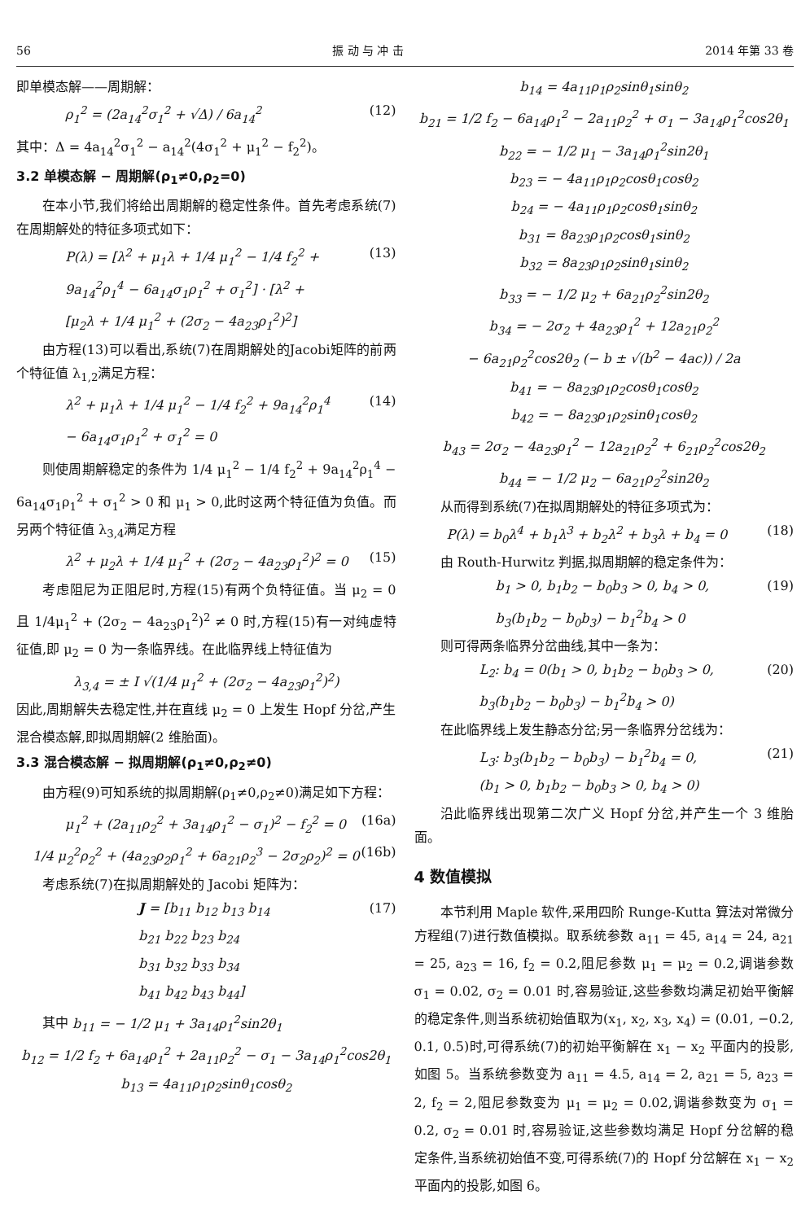56 振 动 与 冲 击 2014 年第 33 卷
即单模态解——周期解：
ρ<sub>1</sub><sup>2</sup> = (2a<sub>14</sub><sup>2</sup>σ<sub>1</sub><sup>2</sup> + √Δ) / 6a<sub>14</sub><sup>2</sup> (12)
其中：Δ = 4a<sub>14</sub><sup>2</sup>σ<sub>1</sub><sup>2</sup> − a<sub>14</sub><sup>2</sup>(4σ<sub>1</sub><sup>2</sup> + μ<sub>1</sub><sup>2</sup> − f<sub>2</sub><sup>2</sup>)。
3.2 单模态解 − 周期解(ρ<sub>1</sub>≠0,ρ<sub>2</sub>=0)
在本小节,我们将给出周期解的稳定性条件。首先考虑系统(7)在周期解处的特征多项式如下：
P(λ) = [λ<sup>2</sup> + μ<sub>1</sub>λ + 1/4 μ<sub>1</sub><sup>2</sup> − 1/4 f<sub>2</sub><sup>2</sup> +
9a<sub>14</sub><sup>2</sup>ρ<sub>1</sub><sup>4</sup> − 6a<sub>14</sub>σ<sub>1</sub>ρ<sub>1</sub><sup>2</sup> + σ<sub>1</sub><sup>2</sup>] · [λ<sup>2</sup> +
[μ<sub>2</sub>λ + 1/4 μ<sub>1</sub><sup>2</sup> + (2σ<sub>2</sub> − 4a<sub>23</sub>ρ<sub>1</sub><sup>2</sup>)<sup>2</sup>] (13)
由方程(13)可以看出,系统(7)在周期解处的Jacobi矩阵的前两个特征值 λ<sub>1,2</sub>满足方程：
λ<sup>2</sup> + μ<sub>1</sub>λ + 1/4 μ<sub>1</sub><sup>2</sup> − 1/4 f<sub>2</sub><sup>2</sup> + 9a<sub>14</sub><sup>2</sup>ρ<sub>1</sub><sup>4</sup>
− 6a<sub>14</sub>σ<sub>1</sub>ρ<sub>1</sub><sup>2</sup> + σ<sub>1</sub><sup>2</sup> = 0 (14)
则使周期解稳定的条件为 1/4 μ<sub>1</sub><sup>2</sup> − 1/4 f<sub>2</sub><sup>2</sup> + 9a<sub>14</sub><sup>2</sup>ρ<sub>1</sub><sup>4</sup> − 6a<sub>14</sub>σ<sub>1</sub>ρ<sub>1</sub><sup>2</sup> + σ<sub>1</sub><sup>2</sup> > 0 和 μ<sub>1</sub> > 0,此时这两个特征值为负值。而另两个特征值 λ<sub>3,4</sub>满足方程
λ<sup>2</sup> + μ<sub>2</sub>λ + 1/4 μ<sub>1</sub><sup>2</sup> + (2σ<sub>2</sub> − 4a<sub>23</sub>ρ<sub>1</sub><sup>2</sup>)<sup>2</sup> = 0 (15)
考虑阻尼为正阻尼时,方程(15)有两个负特征值。当 μ<sub>2</sub> = 0 且 1/4μ<sub>1</sub><sup>2</sup> + (2σ<sub>2</sub> − 4a<sub>23</sub>ρ<sub>1</sub><sup>2</sup>)<sup>2</sup> ≠ 0 时,方程(15)有一对纯虚特征值,即 μ<sub>2</sub> = 0 为一条临界线。在此临界线上特征值为
λ<sub>3,4</sub> = ± I √(1/4 μ<sub>1</sub><sup>2</sup> + (2σ<sub>2</sub> − 4a<sub>23</sub>ρ<sub>1</sub><sup>2</sup>)<sup>2</sup>)
因此,周期解失去稳定性,并在直线 μ<sub>2</sub> = 0 上发生 Hopf 分岔,产生混合模态解,即拟周期解(2 维胎面)。
3.3 混合模态解 − 拟周期解(ρ<sub>1</sub>≠0,ρ<sub>2</sub>≠0)
由方程(9)可知系统的拟周期解(ρ<sub>1</sub>≠0,ρ<sub>2</sub>≠0)满足如下方程：
μ<sub>1</sub><sup>2</sup> + (2a<sub>11</sub>ρ<sub>2</sub><sup>2</sup> + 3a<sub>14</sub>ρ<sub>1</sub><sup>2</sup> − σ<sub>1</sub>)<sup>2</sup> − f<sub>2</sub><sup>2</sup> = 0 (16a)
1/4 μ<sub>2</sub><sup>2</sup>ρ<sub>2</sub><sup>2</sup> + (4a<sub>23</sub>ρ<sub>2</sub>ρ<sub>1</sub><sup>2</sup> + 6a<sub>21</sub>ρ<sub>2</sub><sup>3</sup> − 2σ<sub>2</sub>ρ<sub>2</sub>)<sup>2</sup> = 0 (16b)
考虑系统(7)在拟周期解处的 Jacobi 矩阵为：
J = [b<sub>11</sub> b<sub>12</sub> b<sub>13</sub> b<sub>14</sub>
b<sub>21</sub> b<sub>22</sub> b<sub>23</sub> b<sub>24</sub>
b<sub>31</sub> b<sub>32</sub> b<sub>33</sub> b<sub>34</sub>
b<sub>41</sub> b<sub>42</sub> b<sub>43</sub> b<sub>44</sub>] (17)
其中 b<sub>11</sub> = − 1/2 μ<sub>1</sub> + 3a<sub>14</sub>ρ<sub>1</sub><sup>2</sup>sin2θ<sub>1</sub>
b<sub>12</sub> = 1/2 f<sub>2</sub> + 6a<sub>14</sub>ρ<sub>1</sub><sup>2</sup> + 2a<sub>11</sub>ρ<sub>2</sub><sup>2</sup> − σ<sub>1</sub> − 3a<sub>14</sub>ρ<sub>1</sub><sup>2</sup>cos2θ<sub>1</sub>
b<sub>13</sub> = 4a<sub>11</sub>ρ<sub>1</sub>ρ<sub>2</sub>sinθ<sub>1</sub>cosθ<sub>2</sub>
b<sub>14</sub> = 4a<sub>11</sub>ρ<sub>1</sub>ρ<sub>2</sub>sinθ<sub>1</sub>sinθ<sub>2</sub>
b<sub>21</sub> = 1/2 f<sub>2</sub> − 6a<sub>14</sub>ρ<sub>1</sub><sup>2</sup> − 2a<sub>11</sub>ρ<sub>2</sub><sup>2</sup> + σ<sub>1</sub> − 3a<sub>14</sub>ρ<sub>1</sub><sup>2</sup>cos2θ<sub>1</sub>
b<sub>22</sub> = − 1/2 μ<sub>1</sub> − 3a<sub>14</sub>ρ<sub>1</sub><sup>2</sup>sin2θ<sub>1</sub>
b<sub>23</sub> = − 4a<sub>11</sub>ρ<sub>1</sub>ρ<sub>2</sub>cosθ<sub>1</sub>cosθ<sub>2</sub>
b<sub>24</sub> = − 4a<sub>11</sub>ρ<sub>1</sub>ρ<sub>2</sub>cosθ<sub>1</sub>sinθ<sub>2</sub>
b<sub>31</sub> = 8a<sub>23</sub>ρ<sub>1</sub>ρ<sub>2</sub>cosθ<sub>1</sub>sinθ<sub>2</sub>
b<sub>32</sub> = 8a<sub>23</sub>ρ<sub>1</sub>ρ<sub>2</sub>sinθ<sub>1</sub>sinθ<sub>2</sub>
b<sub>33</sub> = − 1/2 μ<sub>2</sub> + 6a<sub>21</sub>ρ<sub>2</sub><sup>2</sup>sin2θ<sub>2</sub>
b<sub>34</sub> = − 2σ<sub>2</sub> + 4a<sub>23</sub>ρ<sub>1</sub><sup>2</sup> + 12a<sub>21</sub>ρ<sub>2</sub><sup>2</sup>
− 6a<sub>21</sub>ρ<sub>2</sub><sup>2</sup>cos2θ<sub>2</sub> (− b ± √(b<sup>2</sup> − 4ac)) / 2a
b<sub>41</sub> = − 8a<sub>23</sub>ρ<sub>1</sub>ρ<sub>2</sub>cosθ<sub>1</sub>cosθ<sub>2</sub>
b<sub>42</sub> = − 8a<sub>23</sub>ρ<sub>1</sub>ρ<sub>2</sub>sinθ<sub>1</sub>cosθ<sub>2</sub>
b<sub>43</sub> = 2σ<sub>2</sub> − 4a<sub>23</sub>ρ<sub>1</sub><sup>2</sup> − 12a<sub>21</sub>ρ<sub>2</sub><sup>2</sup> + 6<sub>21</sub>ρ<sub>2</sub><sup>2</sup>cos2θ<sub>2</sub>
b<sub>44</sub> = − 1/2 μ<sub>2</sub> − 6a<sub>21</sub>ρ<sub>2</sub><sup>2</sup>sin2θ<sub>2</sub>
从而得到系统(7)在拟周期解处的特征多项式为：
P(λ) = b<sub>0</sub>λ<sup>4</sup> + b<sub>1</sub>λ<sup>3</sup> + b<sub>2</sub>λ<sup>2</sup> + b<sub>3</sub>λ + b<sub>4</sub> = 0 (18)
由 Routh-Hurwitz 判据,拟周期解的稳定条件为：
b<sub>1</sub> > 0, b<sub>1</sub>b<sub>2</sub> − b<sub>0</sub>b<sub>3</sub> > 0, b<sub>4</sub> > 0,
b<sub>3</sub>(b<sub>1</sub>b<sub>2</sub> − b<sub>0</sub>b<sub>3</sub>) − b<sub>1</sub><sup>2</sup>b<sub>4</sub> > 0 (19)
则可得两条临界分岔曲线,其中一条为：
L<sub>2</sub>: b<sub>4</sub> = 0(b<sub>1</sub> > 0, b<sub>1</sub>b<sub>2</sub> − b<sub>0</sub>b<sub>3</sub> > 0,
b<sub>3</sub>(b<sub>1</sub>b<sub>2</sub> − b<sub>0</sub>b<sub>3</sub>) − b<sub>1</sub><sup>2</sup>b<sub>4</sub> > 0) (20)
在此临界线上发生静态分岔;另一条临界分岔线为：
L<sub>3</sub>: b<sub>3</sub>(b<sub>1</sub>b<sub>2</sub> − b<sub>0</sub>b<sub>3</sub>) − b<sub>1</sub><sup>2</sup>b<sub>4</sub> = 0,
(b<sub>1</sub> > 0, b<sub>1</sub>b<sub>2</sub> − b<sub>0</sub>b<sub>3</sub> > 0, b<sub>4</sub> > 0) (21)
沿此临界线出现第二次广义 Hopf 分岔,并产生一个 3 维胎面。
4 数值模拟
本节利用 Maple 软件,采用四阶 Runge-Kutta 算法对常微分方程组(7)进行数值模拟。取系统参数 a<sub>11</sub> = 45, a<sub>14</sub> = 24, a<sub>21</sub> = 25, a<sub>23</sub> = 16, f<sub>2</sub> = 0.2,阻尼参数 μ<sub>1</sub> = μ<sub>2</sub> = 0.2,调谐参数 σ<sub>1</sub> = 0.02, σ<sub>2</sub> = 0.01 时,容易验证,这些参数均满足初始平衡解的稳定条件,则当系统初始值取为(x<sub>1</sub>, x<sub>2</sub>, x<sub>3</sub>, x<sub>4</sub>) = (0.01, −0.2, 0.1, 0.5)时,可得系统(7)的初始平衡解在 x<sub>1</sub> − x<sub>2</sub> 平面内的投影,如图 5。当系统参数变为 a<sub>11</sub> = 4.5, a<sub>14</sub> = 2, a<sub>21</sub> = 5, a<sub>23</sub> = 2, f<sub>2</sub> = 2,阻尼参数变为 μ<sub>1</sub> = μ<sub>2</sub> = 0.02,调谐参数变为 σ<sub>1</sub> = 0.2, σ<sub>2</sub> = 0.01 时,容易验证,这些参数均满足 Hopf 分岔解的稳定条件,当系统初始值不变,可得系统(7)的 Hopf 分岔解在 x<sub>1</sub> − x<sub>2</sub> 平面内的投影,如图 6。